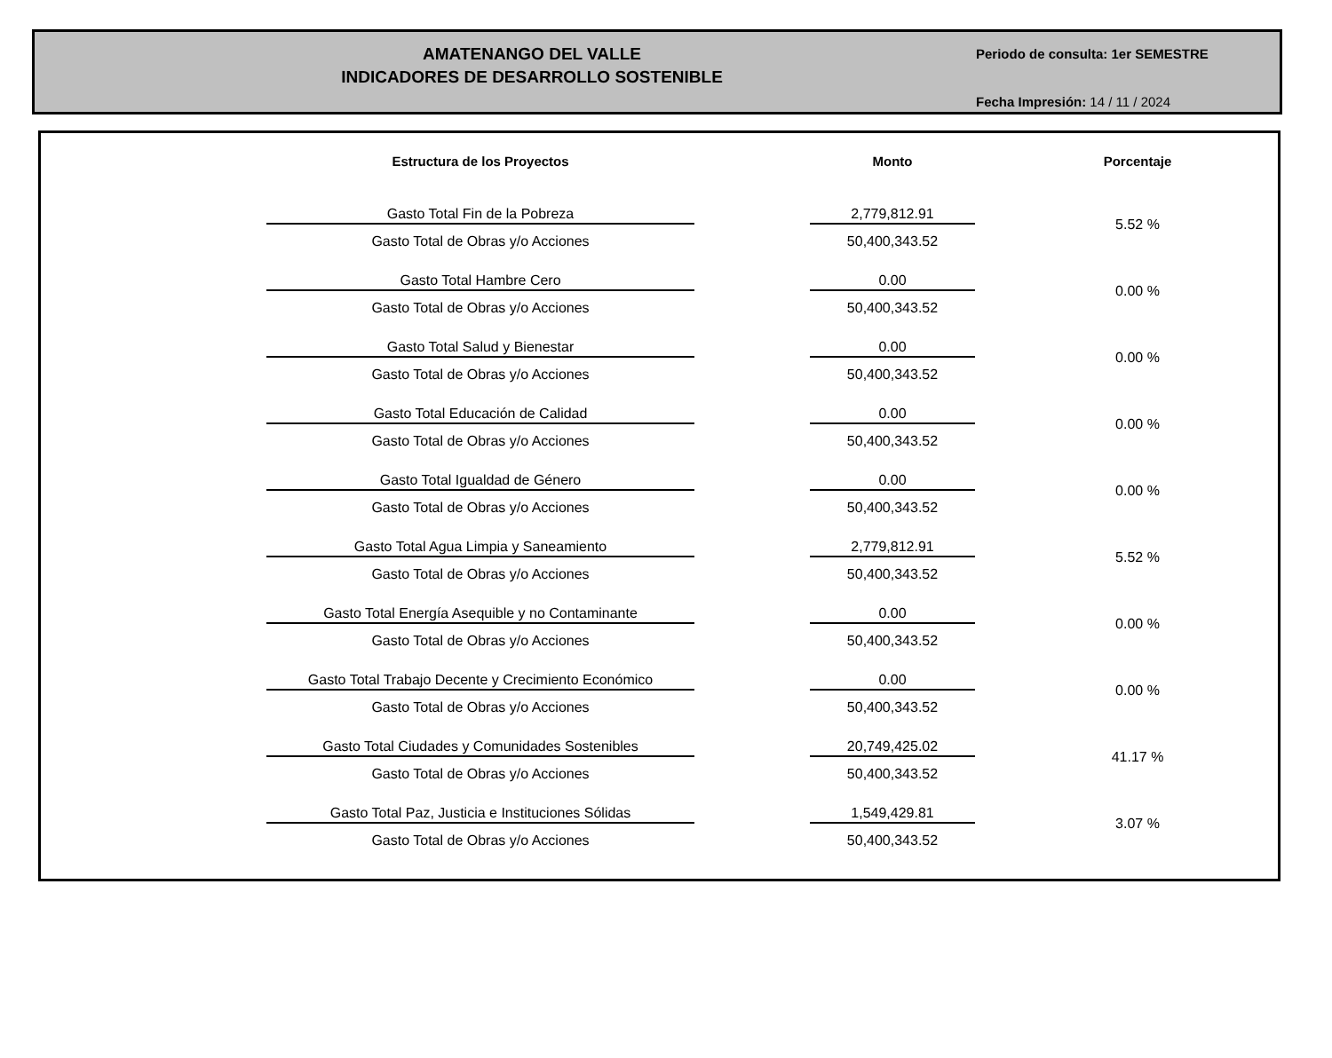AMATENANGO DEL VALLE
INDICADORES DE DESARROLLO SOSTENIBLE
Periodo de consulta: 1er SEMESTRE
Fecha Impresión: 14 / 11 / 2024
| | Estructura de los Proyectos | | Monto | | Porcentaje |
| --- | --- | --- | --- | --- | --- |
| | Gasto Total Fin de la Pobreza | | 2,779,812.91 | | 5.52 % |
| | Gasto Total de Obras y/o Acciones | | 50,400,343.52 | | |
| | Gasto Total Hambre Cero | | 0.00 | | 0.00 % |
| | Gasto Total de Obras y/o Acciones | | 50,400,343.52 | | |
| | Gasto Total Salud y Bienestar | | 0.00 | | 0.00 % |
| | Gasto Total de Obras y/o Acciones | | 50,400,343.52 | | |
| | Gasto Total Educación de Calidad | | 0.00 | | 0.00 % |
| | Gasto Total de Obras y/o Acciones | | 50,400,343.52 | | |
| | Gasto Total Igualdad de Género | | 0.00 | | 0.00 % |
| | Gasto Total de Obras y/o Acciones | | 50,400,343.52 | | |
| | Gasto Total Agua Limpia y Saneamiento | | 2,779,812.91 | | 5.52 % |
| | Gasto Total de Obras y/o Acciones | | 50,400,343.52 | | |
| | Gasto Total Energía Asequible y no Contaminante | | 0.00 | | 0.00 % |
| | Gasto Total de Obras y/o Acciones | | 50,400,343.52 | | |
| | Gasto Total Trabajo Decente y Crecimiento Económico | | 0.00 | | 0.00 % |
| | Gasto Total de Obras y/o Acciones | | 50,400,343.52 | | |
| | Gasto Total Ciudades y Comunidades Sostenibles | | 20,749,425.02 | | 41.17 % |
| | Gasto Total de Obras y/o Acciones | | 50,400,343.52 | | |
| | Gasto Total Paz, Justicia e Instituciones Sólidas | | 1,549,429.81 | | 3.07 % |
| | Gasto Total de Obras y/o Acciones | | 50,400,343.52 | | |